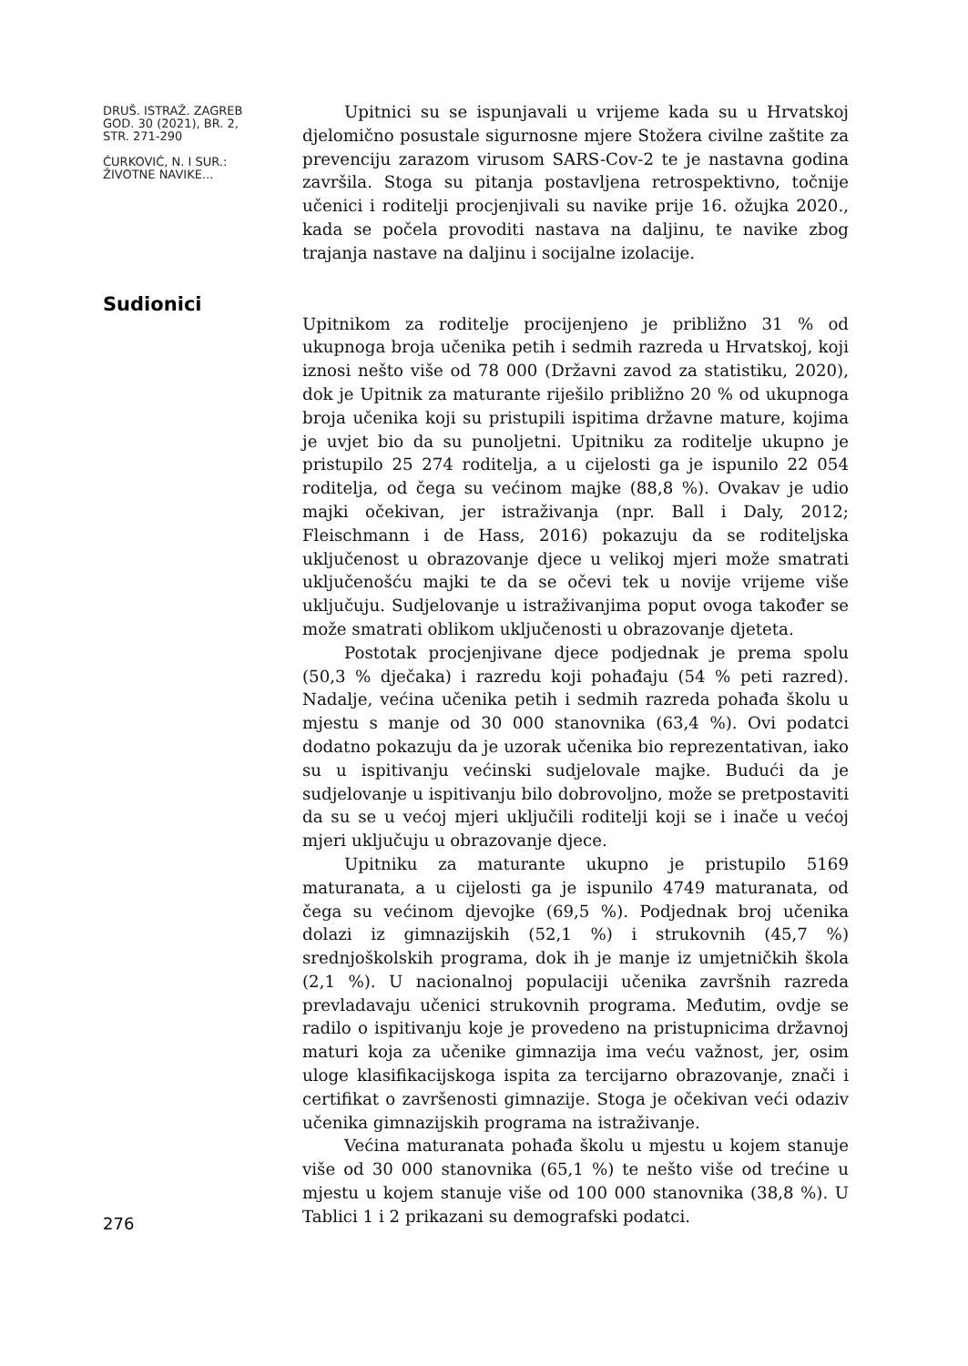DRUŠ. ISTRAŽ. ZAGREB
GOD. 30 (2021), BR. 2,
STR. 271-290
ĆURKOVIĆ, N. I SUR.:
ŽIVOTNE NAVIKE...
Upitnici su se ispunjavali u vrijeme kada su u Hrvatskoj djelomično posustale sigurnosne mjere Stožera civilne zaštite za prevenciju zarazom virusom SARS-Cov-2 te je nastavna godina završila. Stoga su pitanja postavljena retrospektivno, točnije učenici i roditelji procjenjivali su navike prije 16. ožujka 2020., kada se počela provoditi nastava na daljinu, te navike zbog trajanja nastave na daljinu i socijalne izolacije.
Upitnikom za roditelje procijenjeno je približno 31 % od ukupnoga broja učenika petih i sedmih razreda u Hrvatskoj, koji iznosi nešto više od 78 000 (Državni zavod za statistiku, 2020), dok je Upitnik za maturante riješilo približno 20 % od ukupnoga broja učenika koji su pristupili ispitima državne mature, kojima je uvjet bio da su punoljetni. Upitniku za roditelje ukupno je pristupilo 25 274 roditelja, a u cijelosti ga je ispunilo 22 054 roditelja, od čega su većinom majke (88,8 %). Ovakav je udio majki očekivan, jer istraživanja (npr. Ball i Daly, 2012; Fleischmann i de Hass, 2016) pokazuju da se roditeljska uključenost u obrazovanje djece u velikoj mjeri može smatrati uključenošću majki te da se očevi tek u novije vrijeme više uključuju. Sudjelovanje u istraživanjima poput ovoga također se može smatrati oblikom uključenosti u obrazovanje djeteta.
Postotak procjenjivane djece podjednak je prema spolu (50,3 % dječaka) i razredu koji pohađaju (54 % peti razred). Nadalje, većina učenika petih i sedmih razreda pohađa školu u mjestu s manje od 30 000 stanovnika (63,4 %). Ovi podatci dodatno pokazuju da je uzorak učenika bio reprezentativan, iako su u ispitivanju većinski sudjelovale majke. Budući da je sudjelovanje u ispitivanju bilo dobrovoljno, može se pretpostaviti da su se u većoj mjeri uključili roditelji koji se i inače u većoj mjeri uključuju u obrazovanje djece.
Upitniku za maturante ukupno je pristupilo 5169 maturanata, a u cijelosti ga je ispunilo 4749 maturanata, od čega su većinom djevojke (69,5 %). Podjednak broj učenika dolazi iz gimnazijskih (52,1 %) i strukovnih (45,7 %) srednjoškolskih programa, dok ih je manje iz umjetničkih škola (2,1 %). U nacionalnoj populaciji učenika završnih razreda prevladavaju učenici strukovnih programa. Međutim, ovdje se radilo o ispitivanju koje je provedeno na pristupnicima državnoj maturi koja za učenike gimnazija ima veću važnost, jer, osim uloge klasifikacijskoga ispita za tercijarno obrazovanje, znači i certifikat o završenosti gimnazije. Stoga je očekivan veći odaziv učenika gimnazijskih programa na istraživanje.
Većina maturanata pohađa školu u mjestu u kojem stanuje više od 30 000 stanovnika (65,1 %) te nešto više od trećine u mjestu u kojem stanuje više od 100 000 stanovnika (38,8 %). U Tablici 1 i 2 prikazani su demografski podatci.
Sudionici
276